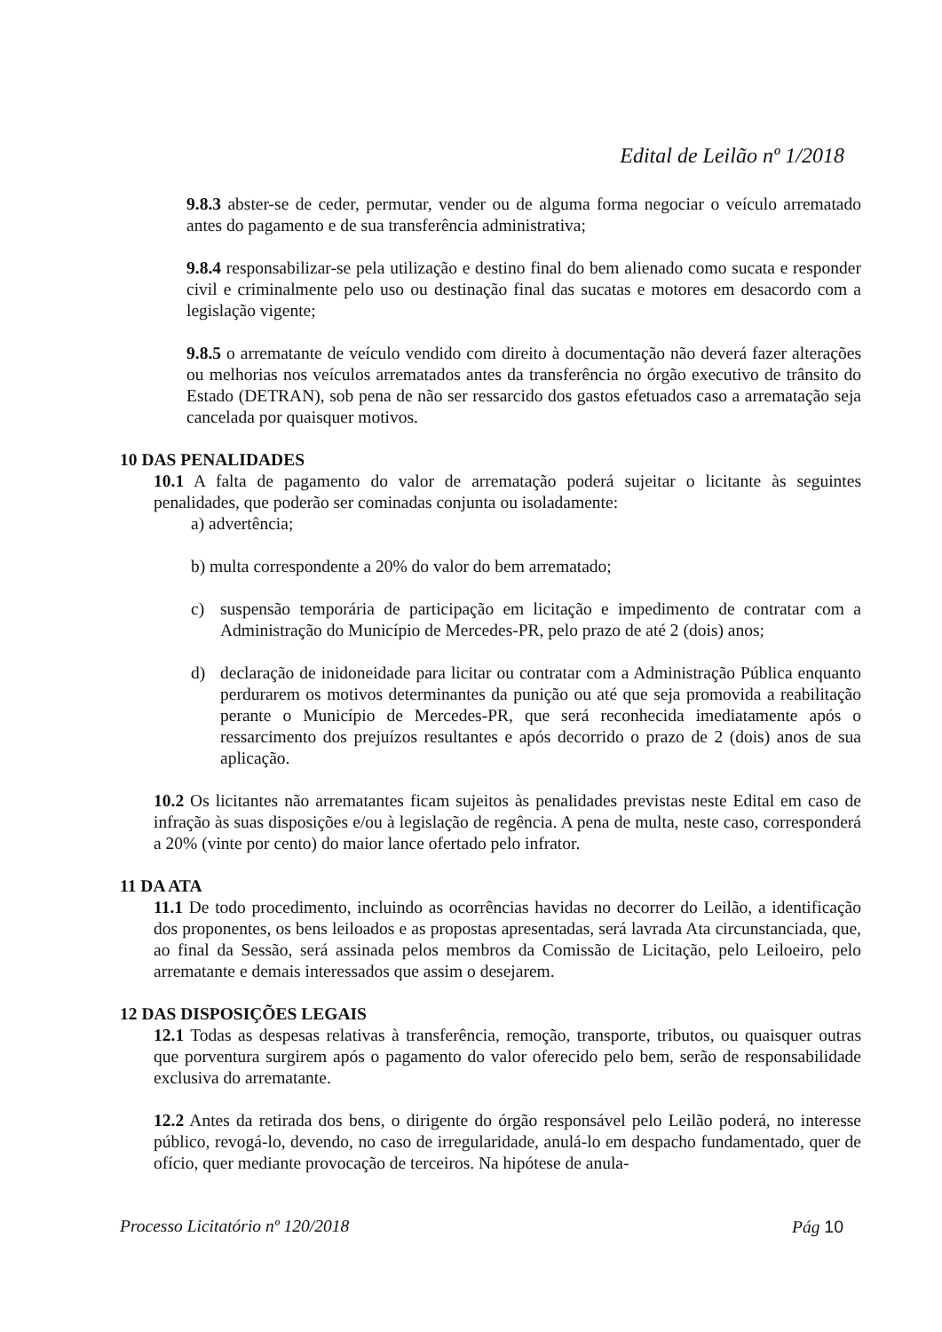Edital de Leilão nº 1/2018
9.8.3 abster-se de ceder, permutar, vender ou de alguma forma negociar o veículo arrematado antes do pagamento e de sua transferência administrativa;
9.8.4 responsabilizar-se pela utilização e destino final do bem alienado como sucata e responder civil e criminalmente pelo uso ou destinação final das sucatas e motores em desacordo com a legislação vigente;
9.8.5 o arrematante de veículo vendido com direito à documentação não deverá fazer alterações ou melhorias nos veículos arrematados antes da transferência no órgão executivo de trânsito do Estado (DETRAN), sob pena de não ser ressarcido dos gastos efetuados caso a arrematação seja cancelada por quaisquer motivos.
10 DAS PENALIDADES
10.1 A falta de pagamento do valor de arrematação poderá sujeitar o licitante às seguintes penalidades, que poderão ser cominadas conjunta ou isoladamente:
a) advertência;
b) multa correspondente a 20% do valor do bem arrematado;
c) suspensão temporária de participação em licitação e impedimento de contratar com a Administração do Município de Mercedes-PR, pelo prazo de até 2 (dois) anos;
d) declaração de inidoneidade para licitar ou contratar com a Administração Pública enquanto perdurarem os motivos determinantes da punição ou até que seja promovida a reabilitação perante o Município de Mercedes-PR, que será reconhecida imediatamente após o ressarcimento dos prejuízos resultantes e após decorrido o prazo de 2 (dois) anos de sua aplicação.
10.2 Os licitantes não arrematantes ficam sujeitos às penalidades previstas neste Edital em caso de infração às suas disposições e/ou à legislação de regência. A pena de multa, neste caso, corresponderá a 20% (vinte por cento) do maior lance ofertado pelo infrator.
11 DA ATA
11.1 De todo procedimento, incluindo as ocorrências havidas no decorrer do Leilão, a identificação dos proponentes, os bens leiloados e as propostas apresentadas, será lavrada Ata circunstanciada, que, ao final da Sessão, será assinada pelos membros da Comissão de Licitação, pelo Leiloeiro, pelo arrematante e demais interessados que assim o desejarem.
12 DAS DISPOSIÇÕES LEGAIS
12.1 Todas as despesas relativas à transferência, remoção, transporte, tributos, ou quaisquer outras que porventura surgirem após o pagamento do valor oferecido pelo bem, serão de responsabilidade exclusiva do arrematante.
12.2 Antes da retirada dos bens, o dirigente do órgão responsável pelo Leilão poderá, no interesse público, revogá-lo, devendo, no caso de irregularidade, anulá-lo em despacho fundamentado, quer de ofício, quer mediante provocação de terceiros. Na hipótese de anula-
Processo Licitatório nº 120/2018 Pág 10